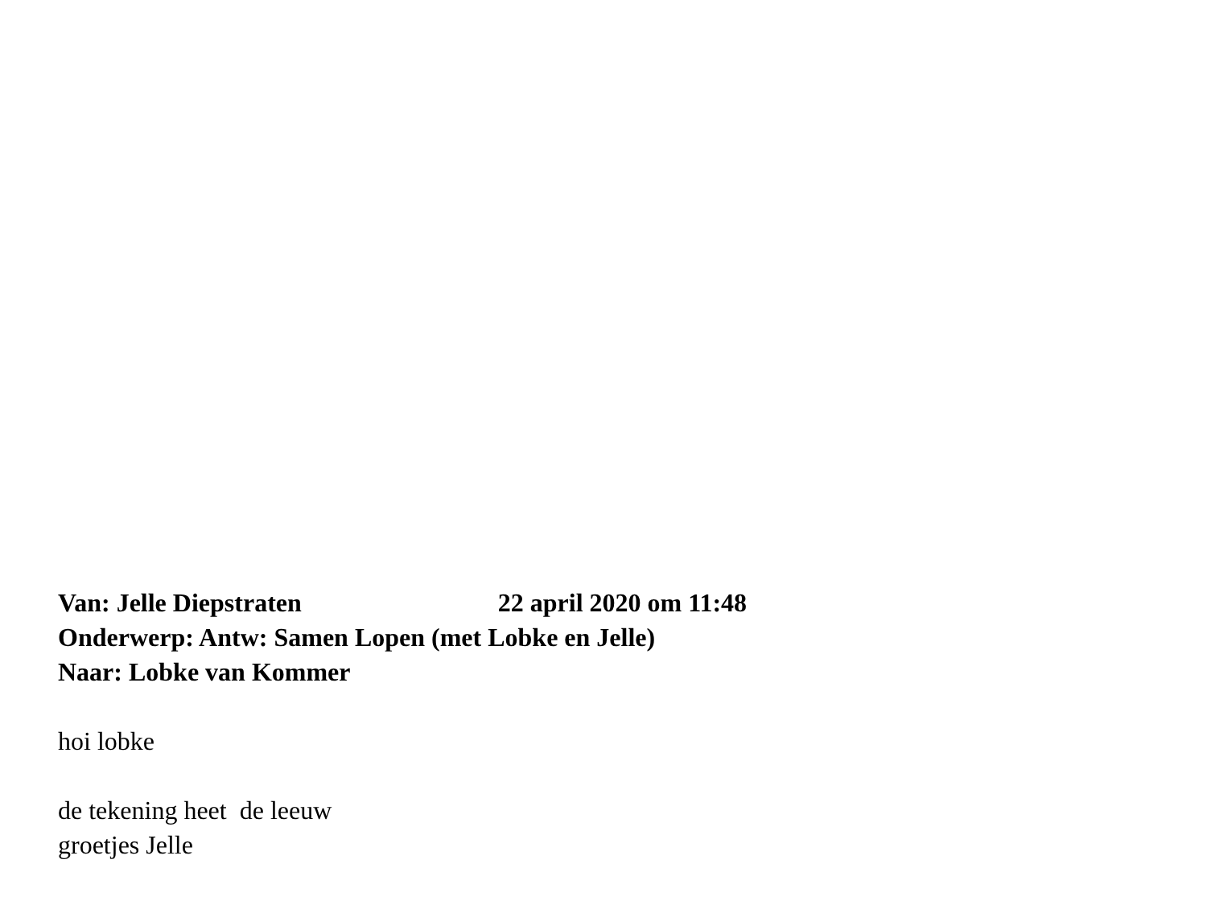Van: Jelle Diepstraten 22 april 2020 om 11:48
Onderwerp: Antw: Samen Lopen (met Lobke en Jelle)
Naar: Lobke van Kommer
hoi lobke
de tekening heet de leeuw
groetjes Jelle